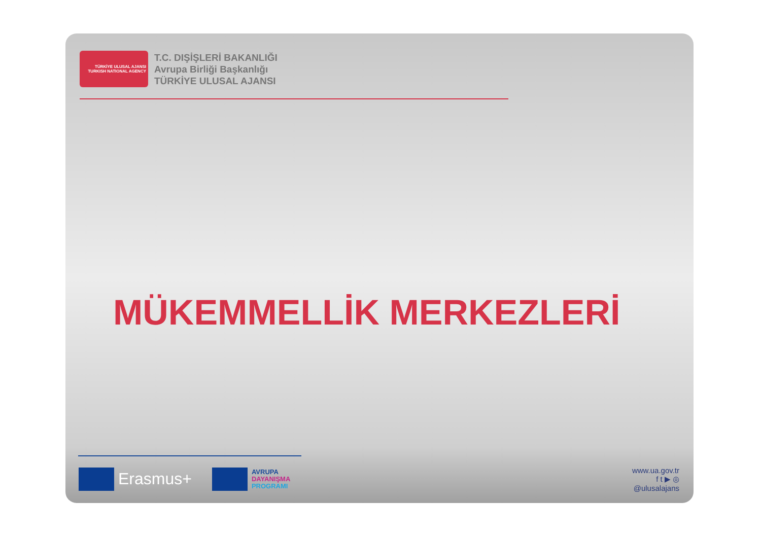TÜRKİYE ULUSAL AJANSI
TURKISH NATIONAL AGENCY
T.C. DIŞİŞLERİ BAKANLIĞI
Avrupa Birliği Başkanlığı
TÜRKİYE ULUSAL AJANSI
MÜKEMMELLİK MERKEZLERİ
Erasmus+
AVRUPA
DAYANIŞMA
PROGRAMI
www.ua.gov.tr
f t ▶ ◎
@ulusalajans